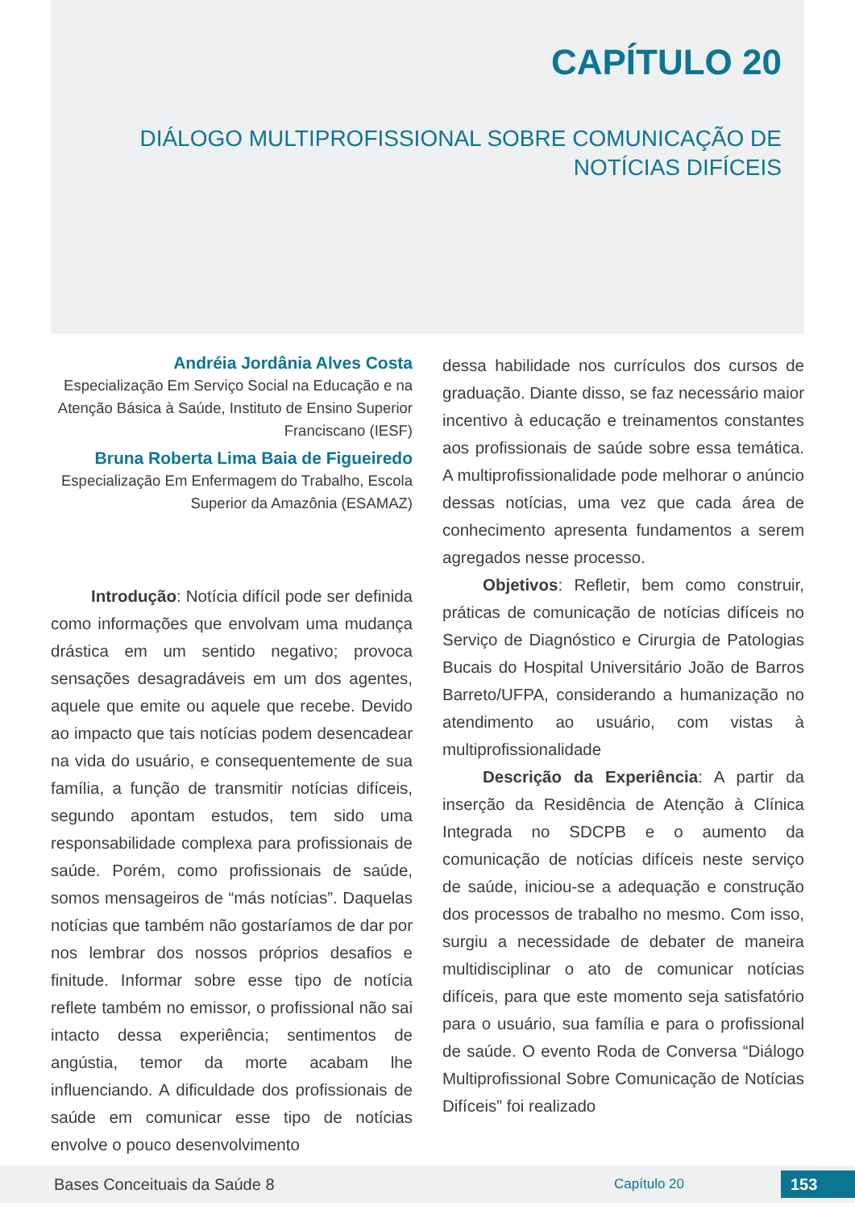CAPÍTULO 20
DIÁLOGO MULTIPROFISSIONAL SOBRE COMUNICAÇÃO DE
NOTÍCIAS DIFÍCEIS
Andréia Jordânia Alves Costa
Especialização Em Serviço Social na Educação e na Atenção Básica à Saúde, Instituto de Ensino Superior Franciscano (IESF)
Bruna Roberta Lima Baia de Figueiredo
Especialização Em Enfermagem do Trabalho, Escola Superior da Amazônia (ESAMAZ)
Introdução: Notícia difícil pode ser definida como informações que envolvam uma mudança drástica em um sentido negativo; provoca sensações desagradáveis em um dos agentes, aquele que emite ou aquele que recebe. Devido ao impacto que tais notícias podem desencadear na vida do usuário, e consequentemente de sua família, a função de transmitir notícias difíceis, segundo apontam estudos, tem sido uma responsabilidade complexa para profissionais de saúde. Porém, como profissionais de saúde, somos mensageiros de “más notícias”. Daquelas notícias que também não gostaríamos de dar por nos lembrar dos nossos próprios desafios e finitude. Informar sobre esse tipo de notícia reflete também no emissor, o profissional não sai intacto dessa experiência; sentimentos de angústia, temor da morte acabam lhe influenciando. A dificuldade dos profissionais de saúde em comunicar esse tipo de notícias envolve o pouco desenvolvimento
dessa habilidade nos currículos dos cursos de graduação. Diante disso, se faz necessário maior incentivo à educação e treinamentos constantes aos profissionais de saúde sobre essa temática. A multiprofissionalidade pode melhorar o anúncio dessas notícias, uma vez que cada área de conhecimento apresenta fundamentos a serem agregados nesse processo.
Objetivos: Refletir, bem como construir, práticas de comunicação de notícias difíceis no Serviço de Diagnóstico e Cirurgia de Patologias Bucais do Hospital Universitário João de Barros Barreto/UFPA, considerando a humanização no atendimento ao usuário, com vistas à multiprofissionalidade
Descrição da Experiência: A partir da inserção da Residência de Atenção à Clínica Integrada no SDCPB e o aumento da comunicação de notícias difíceis neste serviço de saúde, iniciou-se a adequação e construção dos processos de trabalho no mesmo. Com isso, surgiu a necessidade de debater de maneira multidisciplinar o ato de comunicar notícias difíceis, para que este momento seja satisfatório para o usuário, sua família e para o profissional de saúde. O evento Roda de Conversa “Diálogo Multiprofissional Sobre Comunicação de Notícias Difíceis” foi realizado
Bases Conceituais da Saúde 8 Capítulo 20 153